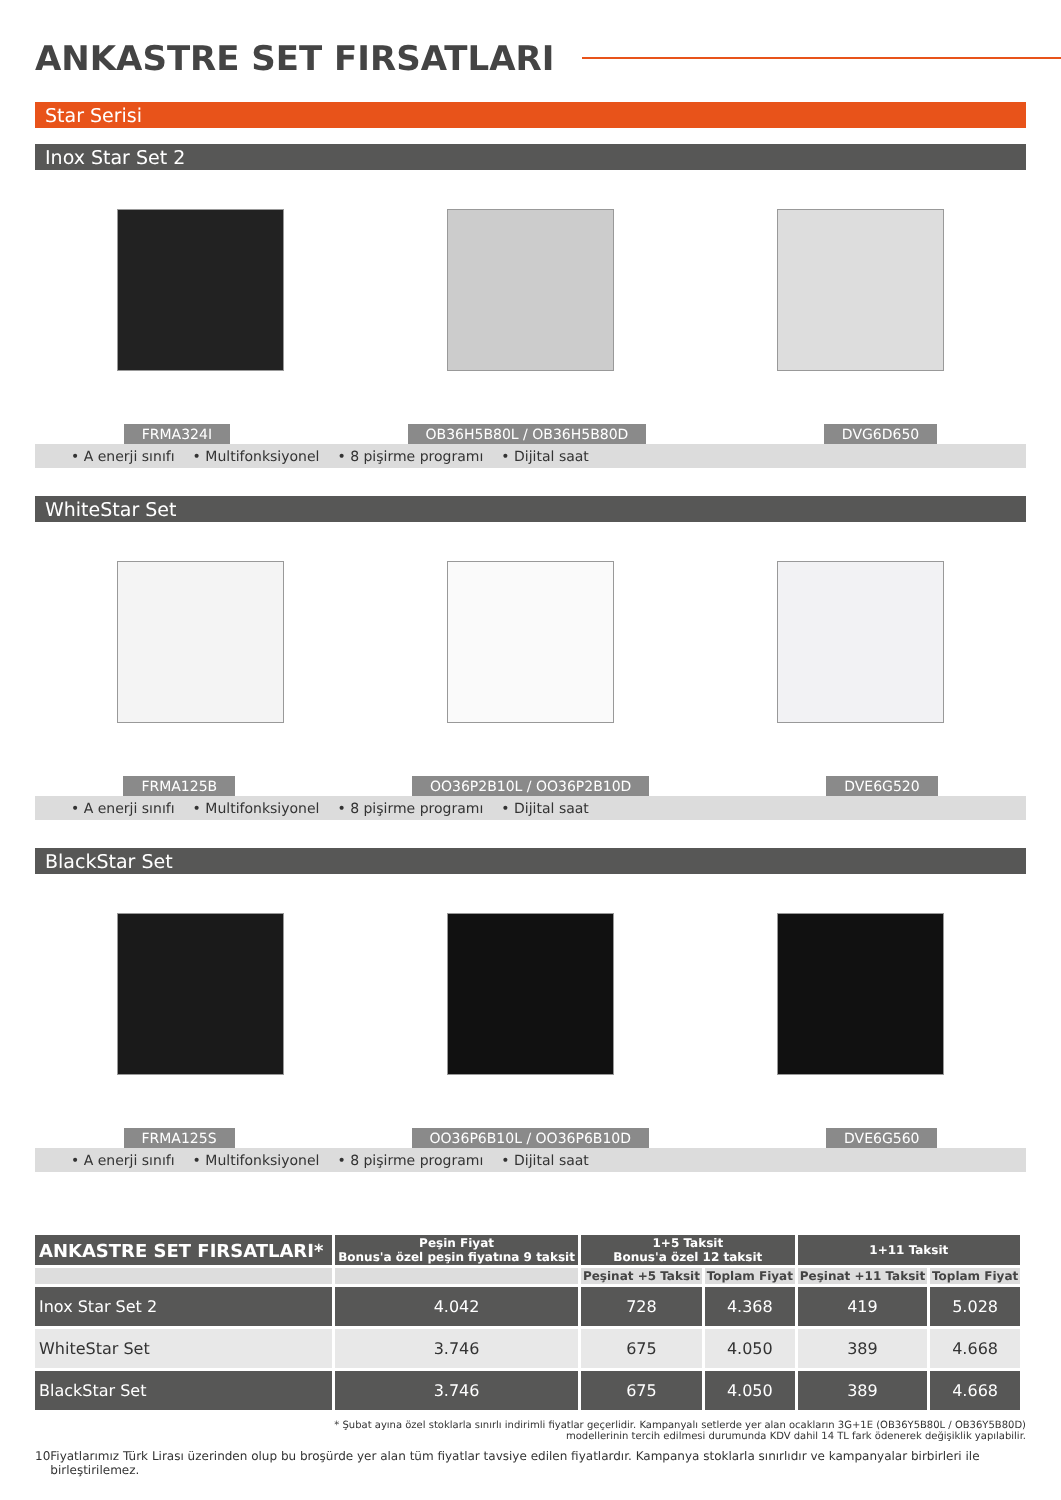ANKASTRE SET FIRSATLARI
Star Serisi
Inox Star Set 2
FRMA324I OB36H5B80L / OB36H5B80D DVG6D650
• A enerji sınıfı • Multifonksiyonel • 8 pişirme programı • Dijital saat
WhiteStar Set
FRMA125B OO36P2B10L / OO36P2B10D DVE6G520
• A enerji sınıfı • Multifonksiyonel • 8 pişirme programı • Dijital saat
BlackStar Set
FRMA125S OO36P6B10L / OO36P6B10D DVE6G560
• A enerji sınıfı • Multifonksiyonel • 8 pişirme programı • Dijital saat
| ANKASTRE SET FIRSATLARI* | Peşin Fiyat Bonus'a özel peşin fiyatına 9 taksit | 1+5 Taksit Bonus'a özel 12 taksit | | 1+11 Taksit | |
| --- | --- | --- | --- | --- | --- |
| | | Peşinat +5 Taksit | Toplam Fiyat | Peşinat +11 Taksit | Toplam Fiyat |
| Inox Star Set 2 | 4.042 | 728 | 4.368 | 419 | 5.028 |
| WhiteStar Set | 3.746 | 675 | 4.050 | 389 | 4.668 |
| BlackStar Set | 3.746 | 675 | 4.050 | 389 | 4.668 |
* Şubat ayına özel stoklarla sınırlı indirimli fiyatlar geçerlidir. Kampanyalı setlerde yer alan ocakların 3G+1E (OB36Y5B80L / OB36Y5B80D)
modellerinin tercih edilmesi durumunda KDV dahil 14 TL fark ödenerek değişiklik yapılabilir.
10 Fiyatlarımız Türk Lirası üzerinden olup bu broşürde yer alan tüm fiyatlar tavsiye edilen fiyatlardır. Kampanya stoklarla sınırlıdır ve kampanyalar birbirleri ile birleştirilemez.